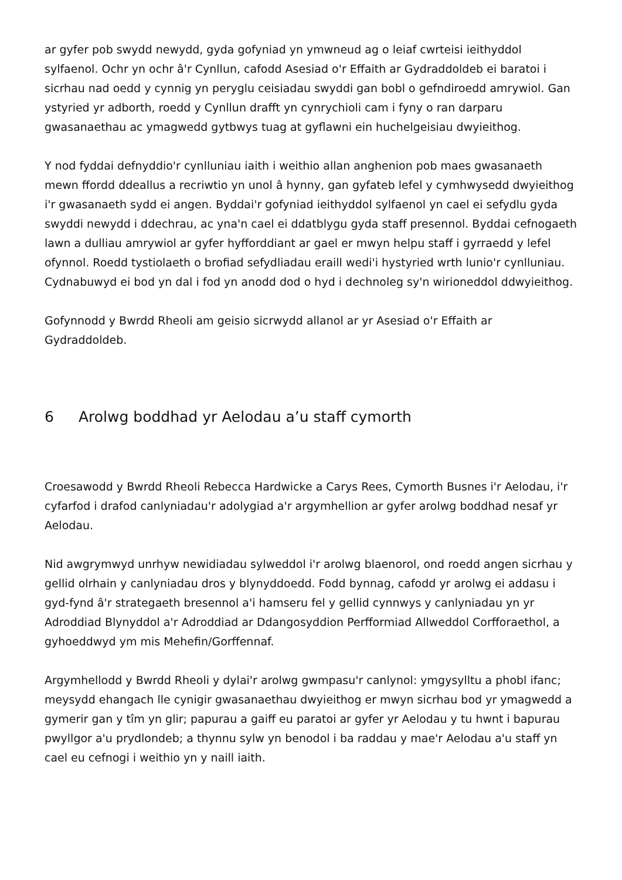ar gyfer pob swydd newydd, gyda gofyniad yn ymwneud ag o leiaf cwrteisi ieithyddol sylfaenol. Ochr yn ochr â'r Cynllun, cafodd Asesiad o'r Effaith ar Gydraddoldeb ei baratoi i sicrhau nad oedd y cynnig yn peryglu ceisiadau swyddi gan bobl o gefndiroedd amrywiol. Gan ystyried yr adborth, roedd y Cynllun drafft yn cynrychioli cam i fyny o ran darparu gwasanaethau ac ymagwedd gytbwys tuag at gyflawni ein huchelgeisiau dwyieithog.
Y nod fyddai defnyddio'r cynlluniau iaith i weithio allan anghenion pob maes gwasanaeth mewn ffordd ddeallus a recriwtio yn unol â hynny, gan gyfateb lefel y cymhwysedd dwyieithog i'r gwasanaeth sydd ei angen. Byddai'r gofyniad ieithyddol sylfaenol yn cael ei sefydlu gyda swyddi newydd i ddechrau, ac yna'n cael ei ddatblygu gyda staff presennol. Byddai cefnogaeth lawn a dulliau amrywiol ar gyfer hyfforddiant ar gael er mwyn helpu staff i gyrraedd y lefel ofynnol. Roedd tystiolaeth o brofiad sefydliadau eraill wedi'i hystyried wrth lunio'r cynlluniau. Cydnabuwyd ei bod yn dal i fod yn anodd dod o hyd i dechnoleg sy'n wirioneddol ddwyieithog.
Gofynnodd y Bwrdd Rheoli am geisio sicrwydd allanol ar yr Asesiad o'r Effaith ar Gydraddoldeb.
6 Arolwg boddhad yr Aelodau a’u staff cymorth
Croesawodd y Bwrdd Rheoli Rebecca Hardwicke a Carys Rees, Cymorth Busnes i'r Aelodau, i'r cyfarfod i drafod canlyniadau'r adolygiad a'r argymhellion ar gyfer arolwg boddhad nesaf yr Aelodau.
Nid awgrymwyd unrhyw newidiadau sylweddol i'r arolwg blaenorol, ond roedd angen sicrhau y gellid olrhain y canlyniadau dros y blynyddoedd. Fodd bynnag, cafodd yr arolwg ei addasu i gyd-fynd â'r strategaeth bresennol a'i hamseru fel y gellid cynnwys y canlyniadau yn yr Adroddiad Blynyddol a'r Adroddiad ar Ddangosyddion Perfformiad Allweddol Corfforaethol, a gyhoeddwyd ym mis Mehefin/Gorffennaf.
Argymhellodd y Bwrdd Rheoli y dylai'r arolwg gwmpasu'r canlynol: ymgysylltu a phobl ifanc; meysydd ehangach lle cynigir gwasanaethau dwyieithog er mwyn sicrhau bod yr ymagwedd a gymerir gan y tîm yn glir; papurau a gaiff eu paratoi ar gyfer yr Aelodau y tu hwnt i bapurau pwyllgor a'u prydlondeb; a thynnu sylw yn benodol i ba raddau y mae'r Aelodau a'u staff yn cael eu cefnogi i weithio yn y naill iaith.